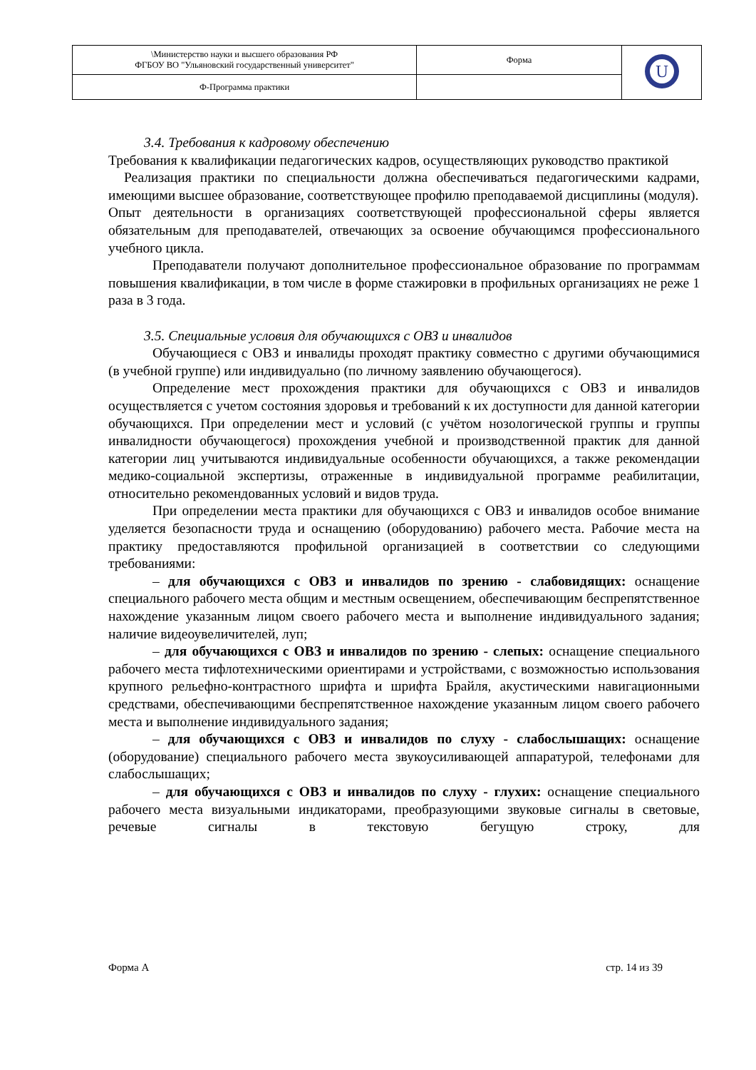| \Министерство науки и высшего образования РФ ФГБОУ ВО "Ульяновский государственный университет" | Форма | U |
| Ф-Программа практики | | |
3.4. Требования к кадровому обеспечению
Требования к квалификации педагогических кадров, осуществляющих руководство практикой
Реализация практики по специальности должна обеспечиваться педагогическими кадрами, имеющими высшее образование, соответствующее профилю преподаваемой дисциплины (модуля).
Опыт деятельности в организациях соответствующей профессиональной сферы является обязательным для преподавателей, отвечающих за освоение обучающимся профессионального учебного цикла.
Преподаватели получают дополнительное профессиональное образование по программам повышения квалификации, в том числе в форме стажировки в профильных организациях не реже 1 раза в 3 года.
3.5. Специальные условия для обучающихся с ОВЗ и инвалидов
Обучающиеся с ОВЗ и инвалиды проходят практику совместно с другими обучающимися (в учебной группе) или индивидуально (по личному заявлению обучающегося).
Определение мест прохождения практики для обучающихся с ОВЗ и инвалидов осуществляется с учетом состояния здоровья и требований к их доступности для данной категории обучающихся. При определении мест и условий (с учётом нозологической группы и группы инвалидности обучающегося) прохождения учебной и производственной практик для данной категории лиц учитываются индивидуальные особенности обучающихся, а также рекомендации медико-социальной экспертизы, отраженные в индивидуальной программе реабилитации, относительно рекомендованных условий и видов труда.
При определении места практики для обучающихся с ОВЗ и инвалидов особое внимание уделяется безопасности труда и оснащению (оборудованию) рабочего места. Рабочие места на практику предоставляются профильной организацией в соответствии со следующими требованиями:
– для обучающихся с ОВЗ и инвалидов по зрению - слабовидящих: оснащение специального рабочего места общим и местным освещением, обеспечивающим беспрепятственное нахождение указанным лицом своего рабочего места и выполнение индивидуального задания; наличие видеоувеличителей, луп;
– для обучающихся с ОВЗ и инвалидов по зрению - слепых: оснащение специального рабочего места тифлотехническими ориентирами и устройствами, с возможностью использования крупного рельефно-контрастного шрифта и шрифта Брайля, акустическими навигационными средствами, обеспечивающими беспрепятственное нахождение указанным лицом своего рабочего места и выполнение индивидуального задания;
– для обучающихся с ОВЗ и инвалидов по слуху - слабослышащих: оснащение (оборудование) специального рабочего места звукоусиливающей аппаратурой, телефонами для слабослышащих;
– для обучающихся с ОВЗ и инвалидов по слуху - глухих: оснащение специального рабочего места визуальными индикаторами, преобразующими звуковые сигналы в световые, речевые сигналы в текстовую бегущую строку, для
Форма А стр. 14 из 39